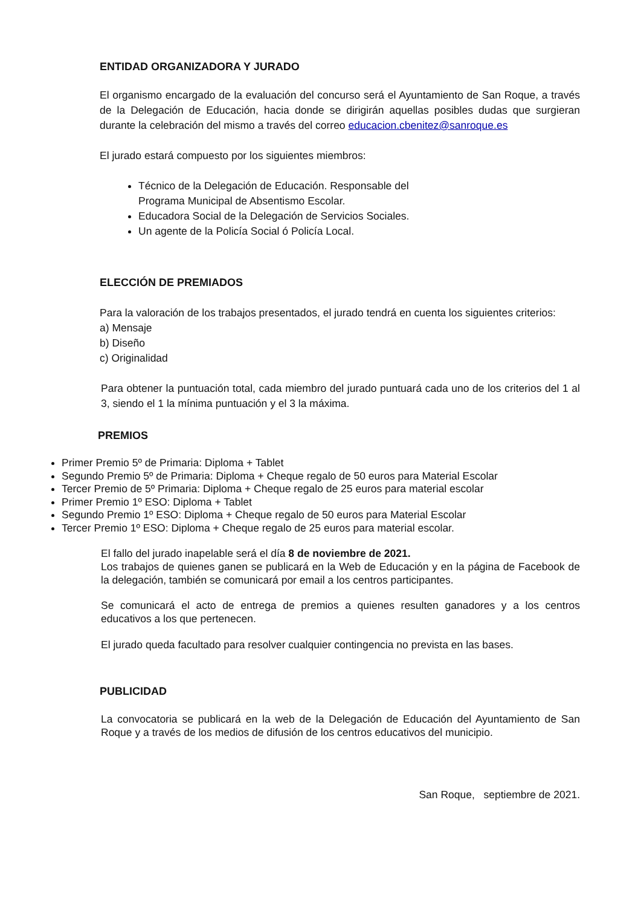ENTIDAD ORGANIZADORA Y JURADO
El organismo encargado de la evaluación del concurso será el Ayuntamiento de San Roque, a través de la Delegación de Educación, hacia donde se dirigirán aquellas posibles dudas que surgieran durante la celebración del mismo a través del correo educacion.cbenitez@sanroque.es
El jurado estará compuesto por los siguientes miembros:
Técnico de la Delegación de Educación. Responsable del Programa Municipal de Absentismo Escolar.
Educadora Social de la Delegación de Servicios Sociales.
Un agente de la Policía Social ó Policía Local.
ELECCIÓN DE PREMIADOS
Para la valoración de los trabajos presentados, el jurado tendrá en cuenta los siguientes criterios:
a) Mensaje
b) Diseño
c) Originalidad
Para obtener la puntuación total, cada miembro del jurado puntuará cada uno de los criterios del 1 al 3, siendo el 1 la mínima puntuación y el 3 la máxima.
PREMIOS
Primer Premio 5º de Primaria: Diploma + Tablet
Segundo Premio 5º de Primaria: Diploma + Cheque regalo de 50 euros para Material Escolar
Tercer Premio de 5º Primaria: Diploma + Cheque regalo de 25 euros para material escolar
Primer Premio 1º ESO: Diploma + Tablet
Segundo Premio 1º ESO: Diploma + Cheque regalo de 50 euros para Material Escolar
Tercer Premio 1º ESO: Diploma + Cheque regalo de 25 euros para material escolar.
El fallo del jurado inapelable será el día 8 de noviembre de 2021.
Los trabajos de quienes ganen se publicará en la Web de Educación y en la página de Facebook de la delegación, también se comunicará por email a los centros participantes.
Se comunicará el acto de entrega de premios a quienes resulten ganadores y a los centros educativos a los que pertenecen.
El jurado queda facultado para resolver cualquier contingencia no prevista en las bases.
PUBLICIDAD
La convocatoria se publicará en la web de la Delegación de Educación del Ayuntamiento de San Roque y a través de los medios de difusión de los centros educativos del municipio.
San Roque, septiembre de 2021.